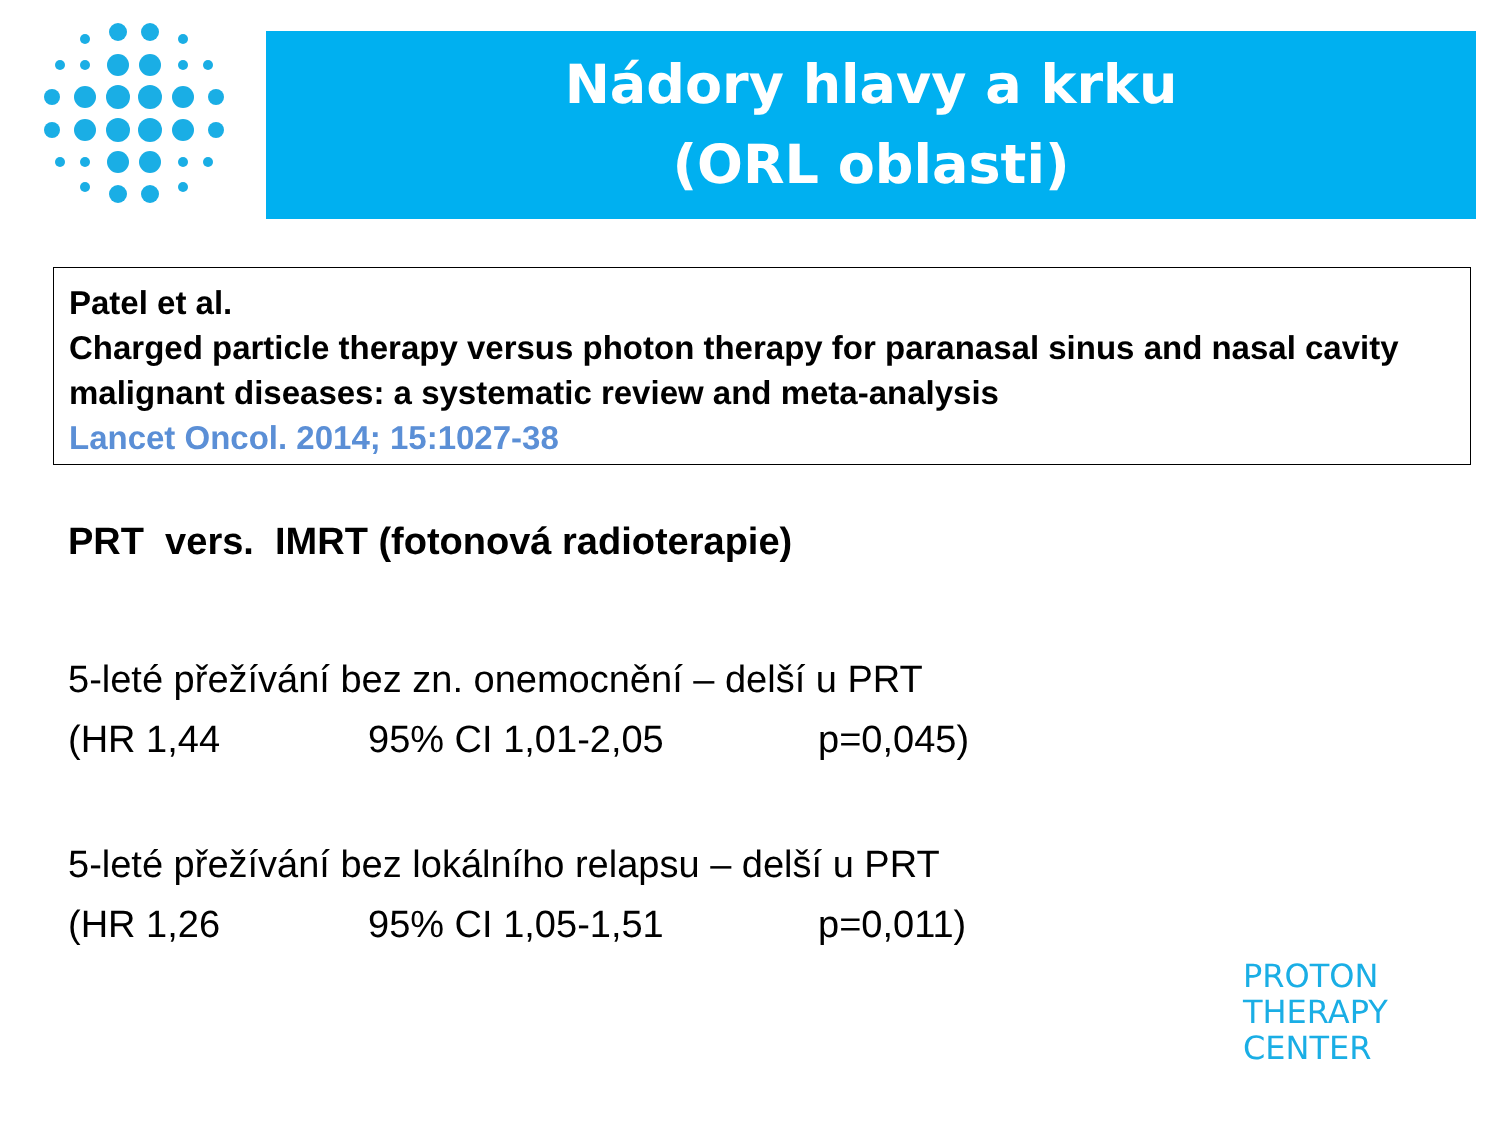Nádory hlavy a krku
(ORL oblasti)
Patel et al.
Charged particle therapy versus photon therapy for paranasal sinus and nasal cavity malignant diseases: a systematic review and meta-analysis
Lancet Oncol. 2014; 15:1027-38
PRT vers. IMRT (fotonová radioterapie)
5-leté přežívání bez zn. onemocnění – delší u PRT
(HR 1,44 95% CI 1,01-2,05 p=0,045)
5-leté přežívání bez lokálního relapsu – delší u PRT
(HR 1,26 95% CI 1,05-1,51 p=0,011)
PROTON
THERAPY
CENTER